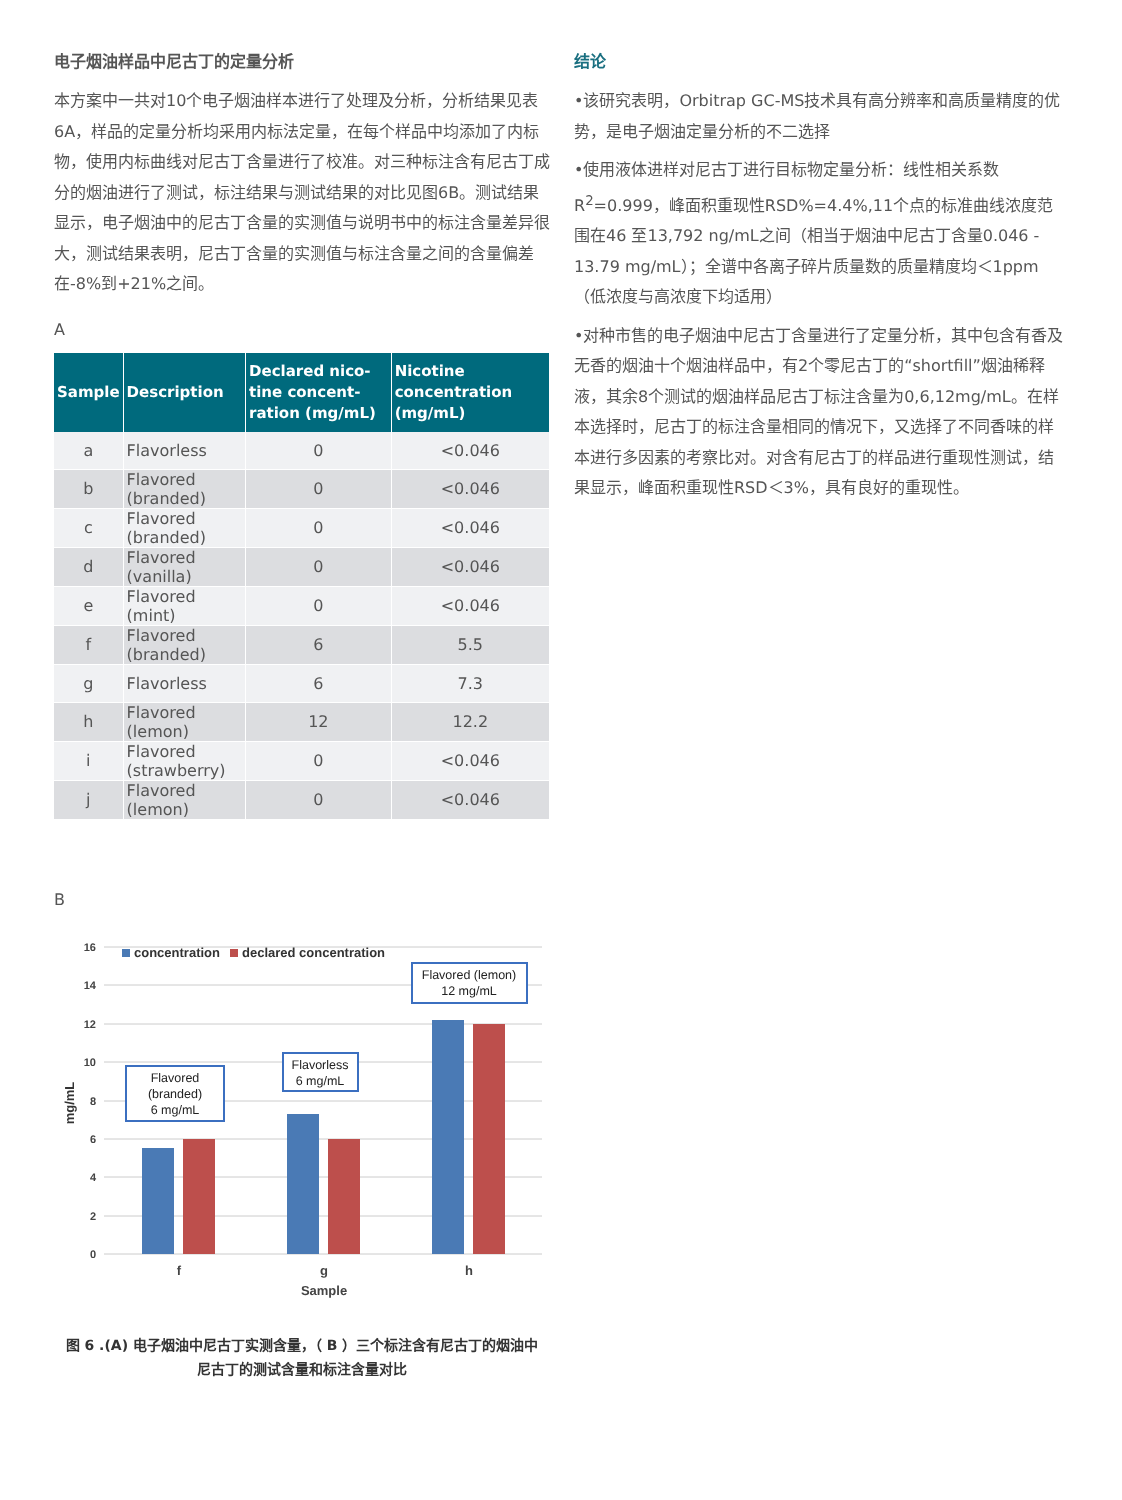电子烟油样品中尼古丁的定量分析
本方案中一共对10个电子烟油样本进行了处理及分析，分析结果见表6A，样品的定量分析均采用内标法定量，在每个样品中均添加了内标物，使用内标曲线对尼古丁含量进行了校准。对三种标注含有尼古丁成分的烟油进行了测试，标注结果与测试结果的对比见图6B。测试结果显示，电子烟油中的尼古丁含量的实测值与说明书中的标注含量差异很大，测试结果表明，尼古丁含量的实测值与标注含量之间的含量偏差在-8%到+21%之间。
A
| Sample | Description | Declared nico-tine concent-ration (mg/mL) | Nicotine concentration (mg/mL) |
| --- | --- | --- | --- |
| a | Flavorless | 0 | <0.046 |
| b | Flavored (branded) | 0 | <0.046 |
| c | Flavored (branded) | 0 | <0.046 |
| d | Flavored (vanilla) | 0 | <0.046 |
| e | Flavored (mint) | 0 | <0.046 |
| f | Flavored (branded) | 6 | 5.5 |
| g | Flavorless | 6 | 7.3 |
| h | Flavored (lemon) | 12 | 12.2 |
| i | Flavored (strawberry) | 0 | <0.046 |
| j | Flavored (lemon) | 0 | <0.046 |
B
16
14
12
10
8
6
4
2
0
mg/mL
concentration
declared concentration
Flavored
(branded)
6 mg/mL
Flavorless
6 mg/mL
Flavored (lemon)
12 mg/mL
f
g
h
Sample
图 6 .(A) 电子烟油中尼古丁实测含量，（ B ）三个标注含有尼古丁的烟油中
尼古丁的测试含量和标注含量对比
结论
•该研究表明，Orbitrap GC-MS技术具有高分辨率和高质量精度的优势，是电子烟油定量分析的不二选择
•使用液体进样对尼古丁进行目标物定量分析：线性相关系数R<sup>2</sup>=0.999，峰面积重现性RSD%=4.4%,11个点的标准曲线浓度范围在46 至13,792 ng/mL之间（相当于烟油中尼古丁含量0.046 - 13.79 mg/mL）；全谱中各离子碎片质量数的质量精度均＜1ppm（低浓度与高浓度下均适用）
•对种市售的电子烟油中尼古丁含量进行了定量分析，其中包含有香及无香的烟油十个烟油样品中，有2个零尼古丁的“shortfill”烟油稀释液，其余8个测试的烟油样品尼古丁标注含量为0,6,12mg/mL。在样本选择时，尼古丁的标注含量相同的情况下，又选择了不同香味的样本进行多因素的考察比对。对含有尼古丁的样品进行重现性测试，结果显示，峰面积重现性RSD＜3%，具有良好的重现性。